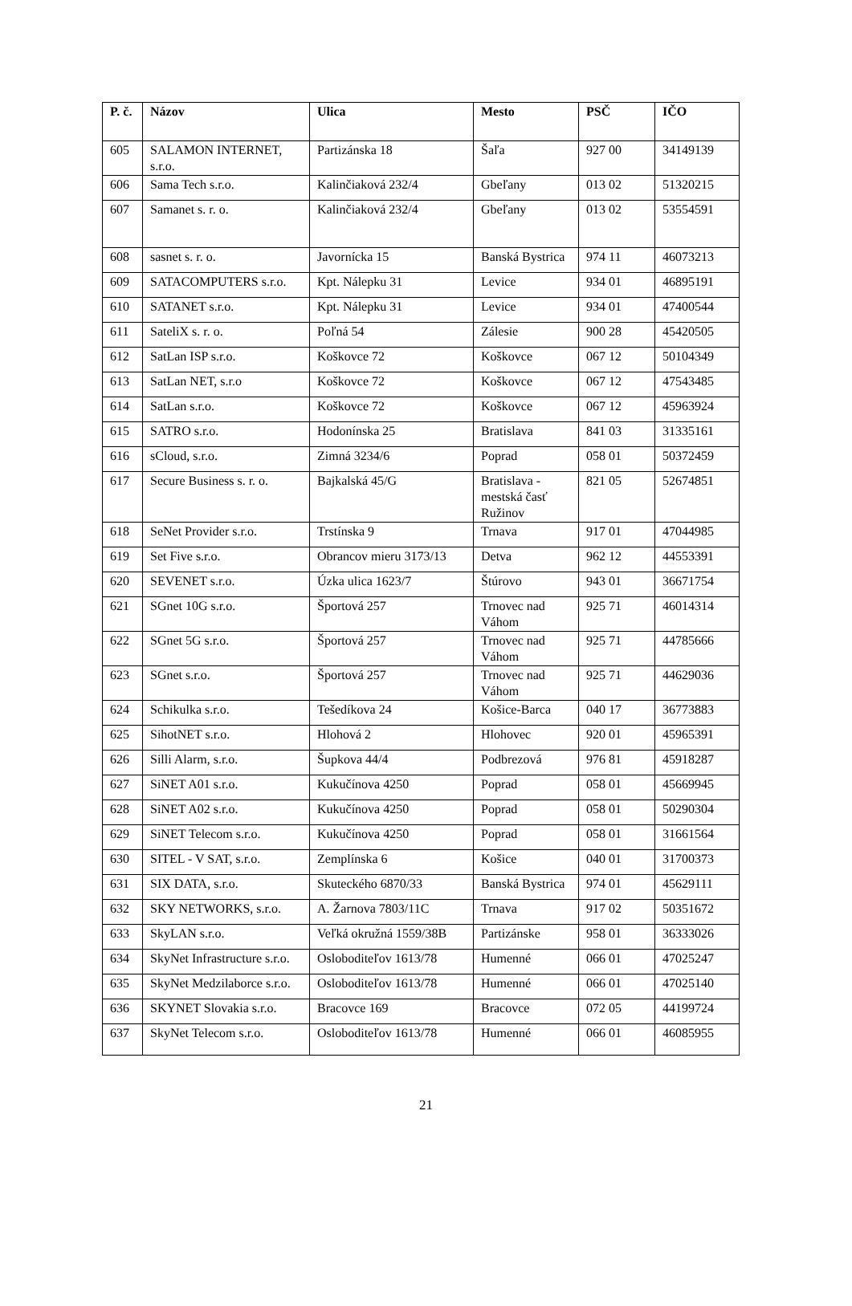| P. č. | Názov | Ulica | Mesto | PSČ | IČO |
| --- | --- | --- | --- | --- | --- |
| 605 | SALAMON INTERNET, s.r.o. | Partizánska 18 | Šaľa | 927 00 | 34149139 |
| 606 | Sama Tech s.r.o. | Kalinčiaková 232/4 | Gbeľany | 013 02 | 51320215 |
| 607 | Samanet s. r. o. | Kalinčiaková 232/4 | Gbeľany | 013 02 | 53554591 |
| 608 | sasnet s. r. o. | Javornícka 15 | Banská Bystrica | 974 11 | 46073213 |
| 609 | SATACOMPUTERS s.r.o. | Kpt. Nálepku 31 | Levice | 934 01 | 46895191 |
| 610 | SATANET s.r.o. | Kpt. Nálepku 31 | Levice | 934 01 | 47400544 |
| 611 | SateliX s. r. o. | Poľná 54 | Zálesie | 900 28 | 45420505 |
| 612 | SatLan ISP s.r.o. | Koškovce 72 | Koškovce | 067 12 | 50104349 |
| 613 | SatLan NET, s.r.o | Koškovce 72 | Koškovce | 067 12 | 47543485 |
| 614 | SatLan s.r.o. | Koškovce 72 | Koškovce | 067 12 | 45963924 |
| 615 | SATRO s.r.o. | Hodonínska 25 | Bratislava | 841 03 | 31335161 |
| 616 | sCloud, s.r.o. | Zimná 3234/6 | Poprad | 058 01 | 50372459 |
| 617 | Secure Business s. r. o. | Bajkalská 45/G | Bratislava - mestská časť Ružinov | 821 05 | 52674851 |
| 618 | SeNet Provider s.r.o. | Trstínska 9 | Trnava | 917 01 | 47044985 |
| 619 | Set Five s.r.o. | Obrancov mieru 3173/13 | Detva | 962 12 | 44553391 |
| 620 | SEVENET s.r.o. | Úzka ulica 1623/7 | Štúrovo | 943 01 | 36671754 |
| 621 | SGnet 10G s.r.o. | Športová 257 | Trnovec nad Váhom | 925 71 | 46014314 |
| 622 | SGnet 5G s.r.o. | Športová 257 | Trnovec nad Váhom | 925 71 | 44785666 |
| 623 | SGnet s.r.o. | Športová 257 | Trnovec nad Váhom | 925 71 | 44629036 |
| 624 | Schikulka s.r.o. | Tešedíkova 24 | Košice-Barca | 040 17 | 36773883 |
| 625 | SihotNET s.r.o. | Hlohová 2 | Hlohovec | 920 01 | 45965391 |
| 626 | Silli Alarm, s.r.o. | Šupkova 44/4 | Podbrezová | 976 81 | 45918287 |
| 627 | SiNET A01 s.r.o. | Kukučínova 4250 | Poprad | 058 01 | 45669945 |
| 628 | SiNET A02 s.r.o. | Kukučínova 4250 | Poprad | 058 01 | 50290304 |
| 629 | SiNET Telecom s.r.o. | Kukučínova 4250 | Poprad | 058 01 | 31661564 |
| 630 | SITEL - V SAT, s.r.o. | Zemplínska 6 | Košice | 040 01 | 31700373 |
| 631 | SIX DATA, s.r.o. | Skuteckého 6870/33 | Banská Bystrica | 974 01 | 45629111 |
| 632 | SKY NETWORKS, s.r.o. | A. Žarnova 7803/11C | Trnava | 917 02 | 50351672 |
| 633 | SkyLAN s.r.o. | Veľká okružná 1559/38B | Partizánske | 958 01 | 36333026 |
| 634 | SkyNet Infrastructure s.r.o. | Osloboditeľov 1613/78 | Humenné | 066 01 | 47025247 |
| 635 | SkyNet Medzilaborce s.r.o. | Osloboditeľov 1613/78 | Humenné | 066 01 | 47025140 |
| 636 | SKYNET Slovakia s.r.o. | Bracovce 169 | Bracovce | 072 05 | 44199724 |
| 637 | SkyNet Telecom s.r.o. | Osloboditeľov 1613/78 | Humenné | 066 01 | 46085955 |
21